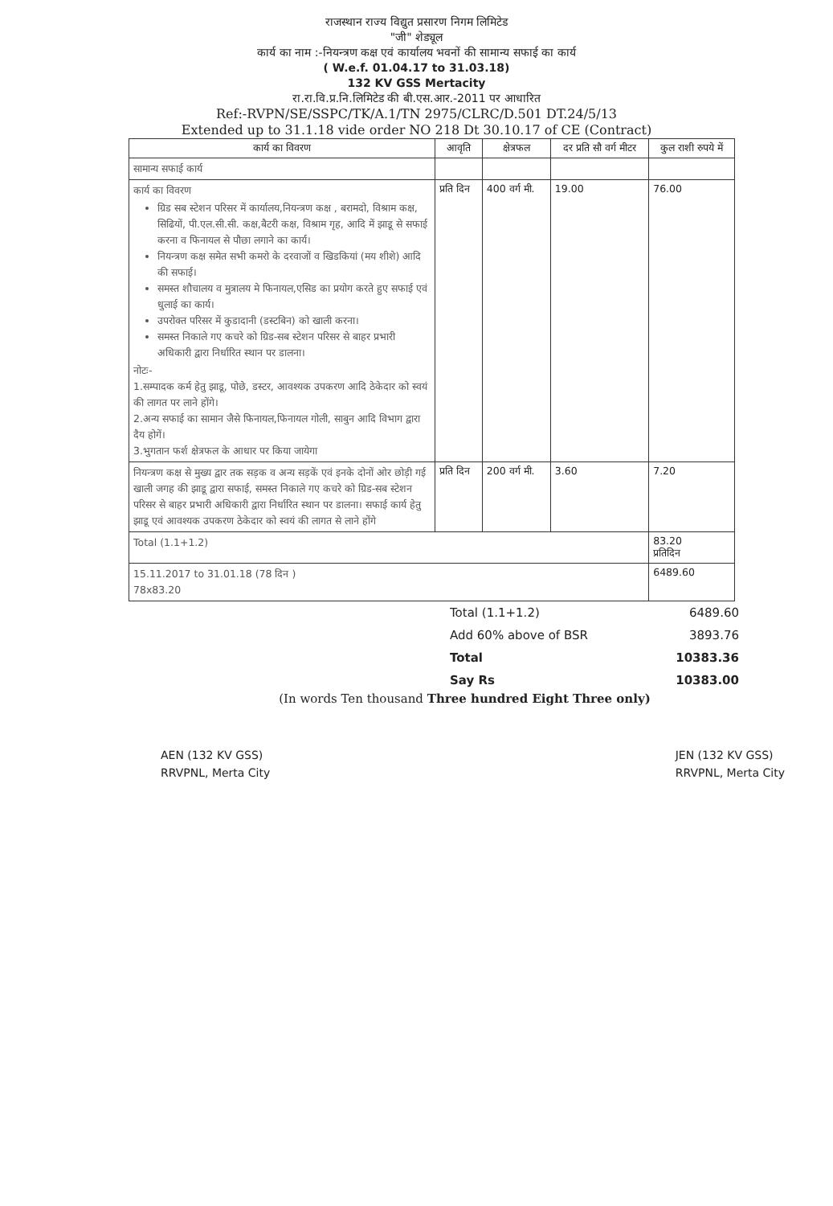राजस्थान राज्य विद्युत प्रसारण निगम लिमिटेड
"जी" शेड्यूल
कार्य का नाम :-नियन्त्रण कक्ष एवं कार्यालय भवनों की सामान्य सफाई का कार्य
( W.e.f. 01.04.17 to 31.03.18)
132 KV GSS Mertacity
रा.रा.वि.प्र.नि.लिमिटेड की बी.एस.आर.-2011 पर आधारित
Ref:-RVPN/SE/SSPC/TK/A.1/TN 2975/CLRC/D.501 DT.24/5/13
Extended up to 31.1.18 vide order NO 218 Dt 30.10.17 of CE (Contract)
| कार्य का विवरण | आवृति | क्षेत्रफल | दर प्रति सौ वर्ग मीटर | कुल राशी रुपये में |
| --- | --- | --- | --- | --- |
| सामान्य सफाई कार्य | | | | |
| कार्य का विवरण ग्रिड सब स्टेशन परिसर में कार्यालय,नियन्त्रण कक्ष , बरामदो, विश्राम कक्ष, सिढियों, पी.एल.सी.सी. कक्ष,बैटरी कक्ष, विश्राम गृह, आदि में झाडू से सफाई करना व फिनायल से पौछा लगाने का कार्य। नियन्त्रण कक्ष समेत सभी कमरो के दरवाजों व खिडकियां (मय शीशे) आदि की सफाई। समस्त शौचालय व मुत्रालय मे फिनायल,एसिड का प्रयोग करते हुए सफाई एवं धुलाई का कार्य। उपरोक्त परिसर में कुडादानी (डस्टबिन) को खाली करना। समस्त निकाले गए कचरे को ग्रिड-सब स्टेशन परिसर से बाहर प्रभारी अधिकारी द्वारा निर्धारित स्थान पर डालना। नोटः- 1.सम्पादक कर्म हेतु झाडू, पोछे, डस्टर, आवश्यक उपकरण आदि ठेकेदार को स्वयं की लागत पर लाने होंगे। 2.अन्य सफाई का सामान जैसे फिनायल,फिनायल गोली, साबुन आदि विभाग द्वारा दैय होगें। 3.भुगतान फर्श क्षेत्रफल के आधार पर किया जायेगा | प्रति दिन | 400 वर्ग मी. | 19.00 | 76.00 |
| नियन्त्रण कक्ष से मुख्य द्वार तक सड़क व अन्य सड़कें एवं इनके दोनों ओर छोड़ी गई खाली जगह की झाडू द्वारा सफाई, समस्त निकाले गए कचरे को ग्रिड-सब स्टेशन परिसर से बाहर प्रभारी अधिकारी द्वारा निर्धारित स्थान पर डालना। सफाई कार्य हेतु झाडू एवं आवश्यक उपकरण ठेकेदार को स्वयं की लागत से लाने होंगे | प्रति दिन | 200 वर्ग मी. | 3.60 | 7.20 |
| Total (1.1+1.2) | | | | 83.20 प्रतिदिन |
| 15.11.2017 to 31.01.18 (78 दिन ) 78x83.20 | | | | 6489.60 |
Total (1.1+1.2) 6489.60
Add 60% above of BSR 3893.76
Total 10383.36
Say Rs 10383.00
(In words Ten thousand Three hundred Eight Three only)
AEN (132 KV GSS)
RRVPNL, Merta City
JEN (132 KV GSS)
RRVPNL, Merta City